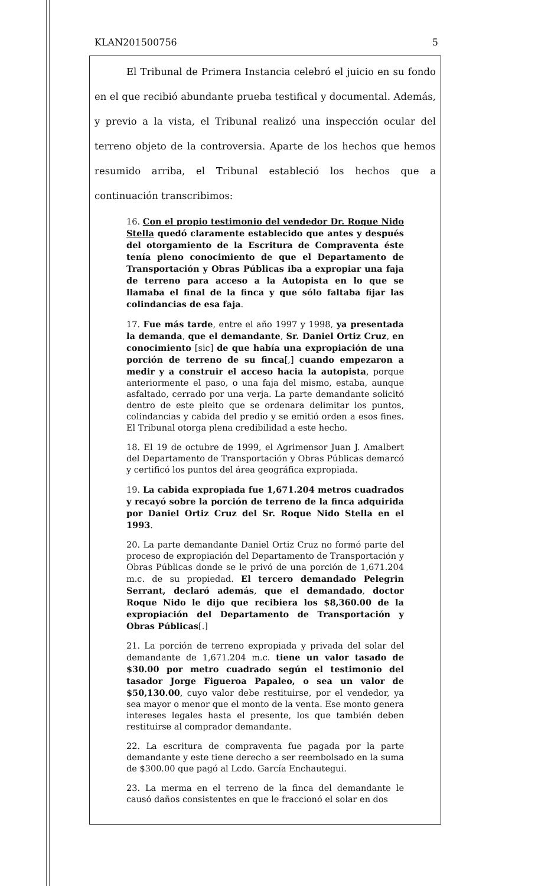KLAN201500756 5
El Tribunal de Primera Instancia celebró el juicio en su fondo en el que recibió abundante prueba testifical y documental. Además, y previo a la vista, el Tribunal realizó una inspección ocular del terreno objeto de la controversia. Aparte de los hechos que hemos resumido arriba, el Tribunal estableció los hechos que a continuación transcribimos:
16. Con el propio testimonio del vendedor Dr. Roque Nido Stella quedó claramente establecido que antes y después del otorgamiento de la Escritura de Compraventa éste tenía pleno conocimiento de que el Departamento de Transportación y Obras Públicas iba a expropiar una faja de terreno para acceso a la Autopista en lo que se llamaba el final de la finca y que sólo faltaba fijar las colindancias de esa faja.
17. Fue más tarde, entre el año 1997 y 1998, ya presentada la demanda, que el demandante, Sr. Daniel Ortiz Cruz, en conocimiento [sic] de que había una expropiación de una porción de terreno de su finca[,] cuando empezaron a medir y a construir el acceso hacia la autopista, porque anteriormente el paso, o una faja del mismo, estaba, aunque asfaltado, cerrado por una verja. La parte demandante solicitó dentro de este pleito que se ordenara delimitar los puntos, colindancias y cabida del predio y se emitió orden a esos fines. El Tribunal otorga plena credibilidad a este hecho.
18. El 19 de octubre de 1999, el Agrimensor Juan J. Amalbert del Departamento de Transportación y Obras Públicas demarcó y certificó los puntos del área geográfica expropiada.
19. La cabida expropiada fue 1,671.204 metros cuadrados y recayó sobre la porción de terreno de la finca adquirida por Daniel Ortiz Cruz del Sr. Roque Nido Stella en el 1993.
20. La parte demandante Daniel Ortiz Cruz no formó parte del proceso de expropiación del Departamento de Transportación y Obras Públicas donde se le privó de una porción de 1,671.204 m.c. de su propiedad. El tercero demandado Pelegrin Serrant, declaró además, que el demandado, doctor Roque Nido le dijo que recibiera los $8,360.00 de la expropiación del Departamento de Transportación y Obras Públicas[.]
21. La porción de terreno expropiada y privada del solar del demandante de 1,671.204 m.c. tiene un valor tasado de $30.00 por metro cuadrado según el testimonio del tasador Jorge Figueroa Papaleo, o sea un valor de $50,130.00, cuyo valor debe restituirse, por el vendedor, ya sea mayor o menor que el monto de la venta. Ese monto genera intereses legales hasta el presente, los que también deben restituirse al comprador demandante.
22. La escritura de compraventa fue pagada por la parte demandante y este tiene derecho a ser reembolsado en la suma de $300.00 que pagó al Lcdo. García Enchautegui.
23. La merma en el terreno de la finca del demandante le causó daños consistentes en que le fraccionó el solar en dos